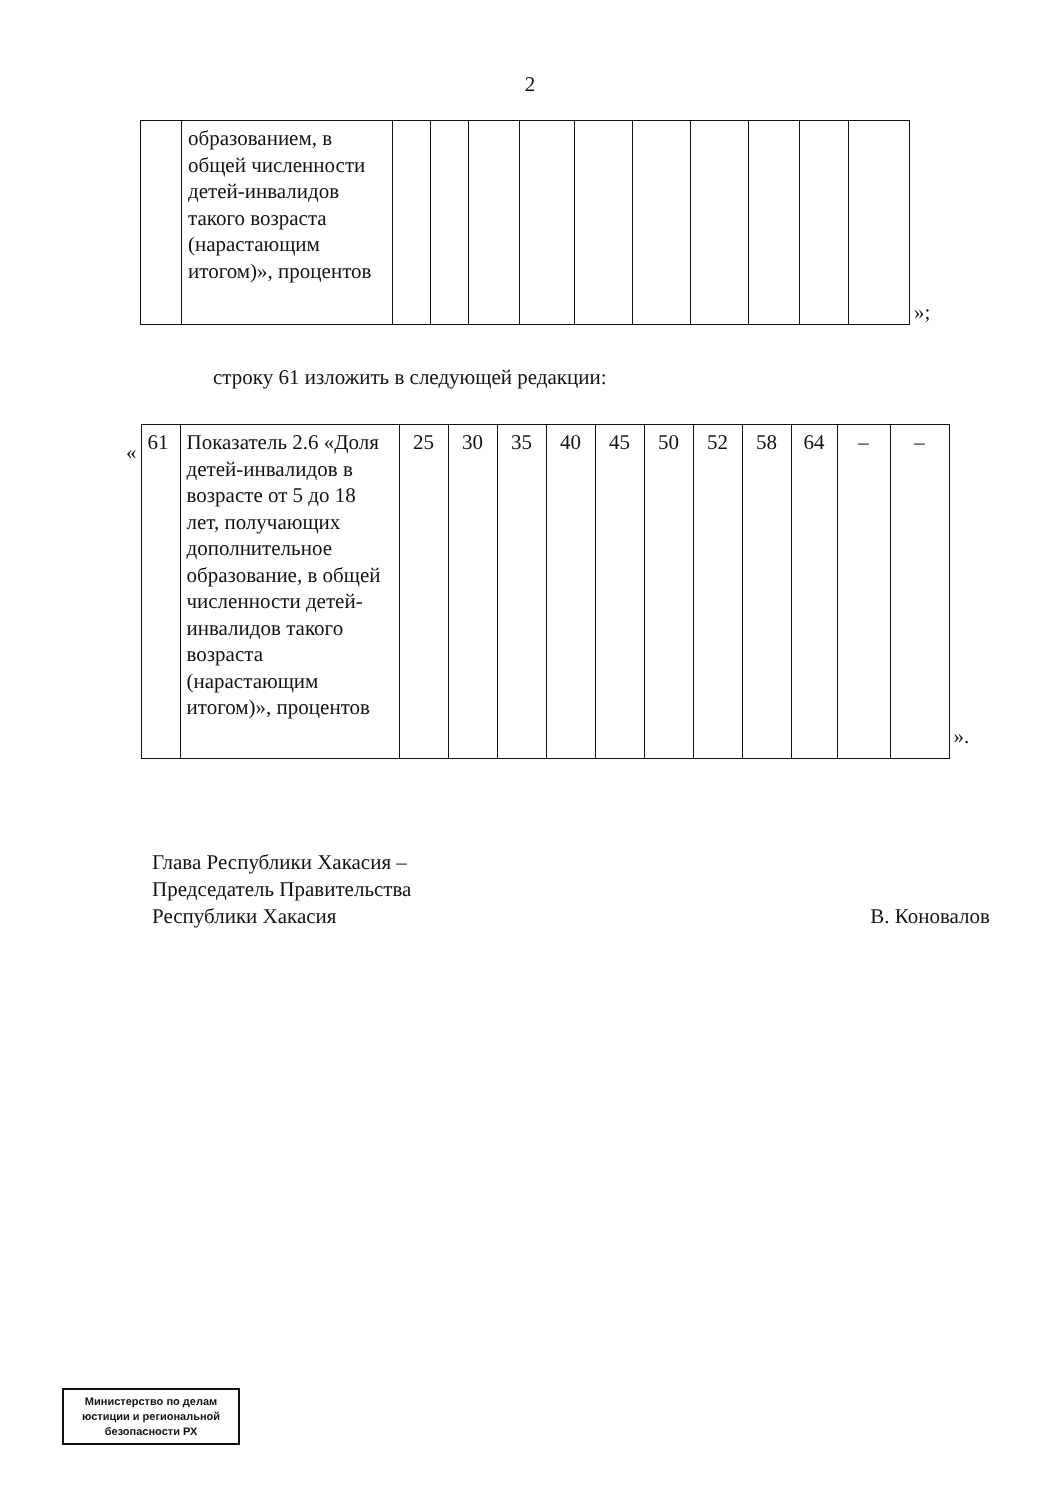2
| | образованием, в общей численности детей-инвалидов такого возраста (нарастающим итогом)», процентов | | | | | | | | | | |
»;
строку 61 изложить в следующей редакции:
«
| 61 | Показатель 2.6 «Доля детей-инвалидов в возрасте от 5 до 18 лет, получающих дополнительное образование, в общей численности детей-инвалидов такого возраста (нарастающим итогом)», процентов | 25 | 30 | 35 | 40 | 45 | 50 | 52 | 58 | 64 | – | – |
».
Глава Республики Хакасия –
Председатель Правительства
Республики Хакасия
В. Коновалов
Министерство по делам юстиции и региональной безопасности РХ